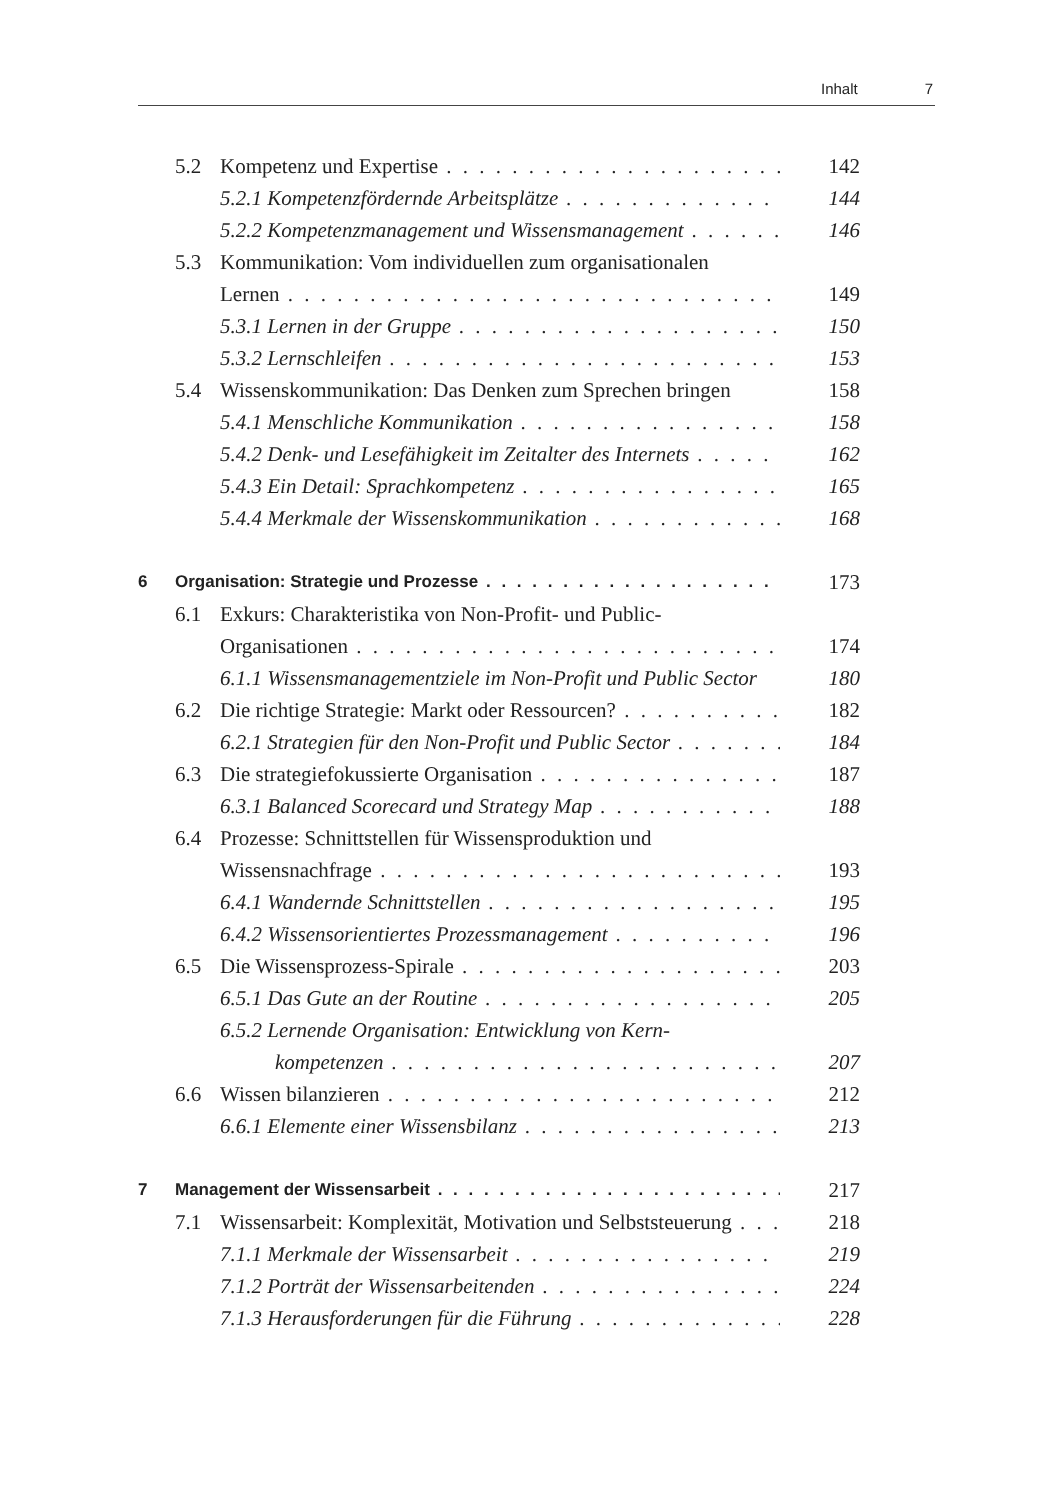Inhalt 7
5.2 Kompetenz und Expertise 142
5.2.1 Kompetenzfördernde Arbeitsplätze 144
5.2.2 Kompetenzmanagement und Wissensmanagement 146
5.3 Kommunikation: Vom individuellen zum organisationalen
Lernen 149
5.3.1 Lernen in der Gruppe 150
5.3.2 Lernschleifen 153
5.4 Wissenskommunikation: Das Denken zum Sprechen bringen 158
5.4.1 Menschliche Kommunikation 158
5.4.2 Denk- und Lesefähigkeit im Zeitalter des Internets 162
5.4.3 Ein Detail: Sprachkompetenz 165
5.4.4 Merkmale der Wissenskommunikation 168
6 Organisation: Strategie und Prozesse 173
6.1 Exkurs: Charakteristika von Non-Profit- und Public-
Organisationen 174
6.1.1 Wissensmanagementziele im Non-Profit und Public Sector 180
6.2 Die richtige Strategie: Markt oder Ressourcen? 182
6.2.1 Strategien für den Non-Profit und Public Sector 184
6.3 Die strategiefokussierte Organisation 187
6.3.1 Balanced Scorecard und Strategy Map 188
6.4 Prozesse: Schnittstellen für Wissensproduktion und
Wissensnachfrage 193
6.4.1 Wandernde Schnittstellen 195
6.4.2 Wissensorientiertes Prozessmanagement 196
6.5 Die Wissensprozess-Spirale 203
6.5.1 Das Gute an der Routine 205
6.5.2 Lernende Organisation: Entwicklung von Kern-
kompetenzen 207
6.6 Wissen bilanzieren 212
6.6.1 Elemente einer Wissensbilanz 213
7 Management der Wissensarbeit 217
7.1 Wissensarbeit: Komplexität, Motivation und Selbststeuerung 218
7.1.1 Merkmale der Wissensarbeit 219
7.1.2 Porträt der Wissensarbeitenden 224
7.1.3 Herausforderungen für die Führung 228